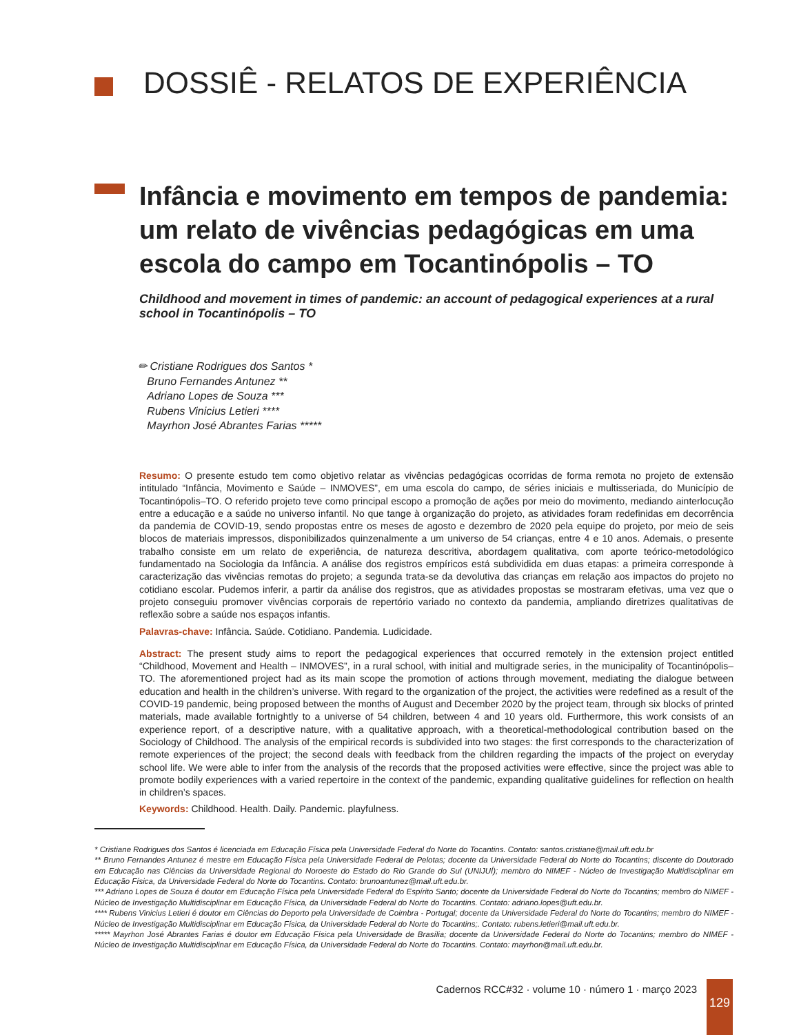DOSSIÊ - RELATOS DE EXPERIÊNCIA
Infância e movimento em tempos de pandemia: um relato de vivências pedagógicas em uma escola do campo em Tocantinópolis – TO
Childhood and movement in times of pandemic: an account of pedagogical experiences at a rural school in Tocantinópolis – TO
✏ Cristiane Rodrigues dos Santos *
Bruno Fernandes Antunez **
Adriano Lopes de Souza ***
Rubens Vinicius Letieri ****
Mayrhon José Abrantes Farias *****
Resumo: O presente estudo tem como objetivo relatar as vivências pedagógicas ocorridas de forma remota no projeto de extensão intitulado “Infância, Movimento e Saúde – INMOVES”, em uma escola do campo, de séries iniciais e multisseriada, do Município de Tocantinópolis–TO. O referido projeto teve como principal escopo a promoção de ações por meio do movimento, mediando ainterlocução entre a educação e a saúde no universo infantil. No que tange à organização do projeto, as atividades foram redefinidas em decorrência da pandemia de COVID-19, sendo propostas entre os meses de agosto e dezembro de 2020 pela equipe do projeto, por meio de seis blocos de materiais impressos, disponibilizados quinzenalmente a um universo de 54 crianças, entre 4 e 10 anos. Ademais, o presente trabalho consiste em um relato de experiência, de natureza descritiva, abordagem qualitativa, com aporte teórico-metodológico fundamentado na Sociologia da Infância. A análise dos registros empíricos está subdividida em duas etapas: a primeira corresponde à caracterização das vivências remotas do projeto; a segunda trata-se da devolutiva das crianças em relação aos impactos do projeto no cotidiano escolar. Pudemos inferir, a partir da análise dos registros, que as atividades propostas se mostraram efetivas, uma vez que o projeto conseguiu promover vivências corporais de repertório variado no contexto da pandemia, ampliando diretrizes qualitativas de reflexão sobre a saúde nos espaços infantis.
Palavras-chave: Infância. Saúde. Cotidiano. Pandemia. Ludicidade.
Abstract: The present study aims to report the pedagogical experiences that occurred remotely in the extension project entitled “Childhood, Movement and Health – INMOVES”, in a rural school, with initial and multigrade series, in the municipality of Tocantinópolis–TO. The aforementioned project had as its main scope the promotion of actions through movement, mediating the dialogue between education and health in the children’s universe. With regard to the organization of the project, the activities were redefined as a result of the COVID-19 pandemic, being proposed between the months of August and December 2020 by the project team, through six blocks of printed materials, made available fortnightly to a universe of 54 children, between 4 and 10 years old. Furthermore, this work consists of an experience report, of a descriptive nature, with a qualitative approach, with a theoretical-methodological contribution based on the Sociology of Childhood. The analysis of the empirical records is subdivided into two stages: the first corresponds to the characterization of remote experiences of the project; the second deals with feedback from the children regarding the impacts of the project on everyday school life. We were able to infer from the analysis of the records that the proposed activities were effective, since the project was able to promote bodily experiences with a varied repertoire in the context of the pandemic, expanding qualitative guidelines for reflection on health in children’s spaces.
Keywords: Childhood. Health. Daily. Pandemic. playfulness.
* Cristiane Rodrigues dos Santos é licenciada em Educação Física pela Universidade Federal do Norte do Tocantins. Contato: santos.cristiane@mail.uft.edu.br
** Bruno Fernandes Antunez é mestre em Educação Física pela Universidade Federal de Pelotas; docente da Universidade Federal do Norte do Tocantins; discente do Doutorado em Educação nas Ciências da Universidade Regional do Noroeste do Estado do Rio Grande do Sul (UNIJUÍ); membro do NIMEF - Núcleo de Investigação Multidisciplinar em Educação Física, da Universidade Federal do Norte do Tocantins. Contato: brunoantunez@mail.uft.edu.br.
*** Adriano Lopes de Souza é doutor em Educação Física pela Universidade Federal do Espírito Santo; docente da Universidade Federal do Norte do Tocantins; membro do NIMEF - Núcleo de Investigação Multidisciplinar em Educação Física, da Universidade Federal do Norte do Tocantins. Contato: adriano.lopes@uft.edu.br.
**** Rubens Vinicius Letieri é doutor em Ciências do Deporto pela Universidade de Coimbra - Portugal; docente da Universidade Federal do Norte do Tocantins; membro do NIMEF - Núcleo de Investigação Multidisciplinar em Educação Física, da Universidade Federal do Norte do Tocantins;. Contato: rubens.letieri@mail.uft.edu.br.
***** Mayrhon José Abrantes Farias é doutor em Educação Física pela Universidade de Brasília; docente da Universidade Federal do Norte do Tocantins; membro do NIMEF - Núcleo de Investigação Multidisciplinar em Educação Física, da Universidade Federal do Norte do Tocantins. Contato: mayrhon@mail.uft.edu.br.
Cadernos RCC#32 · volume 10 · número 1 · março 2023
129